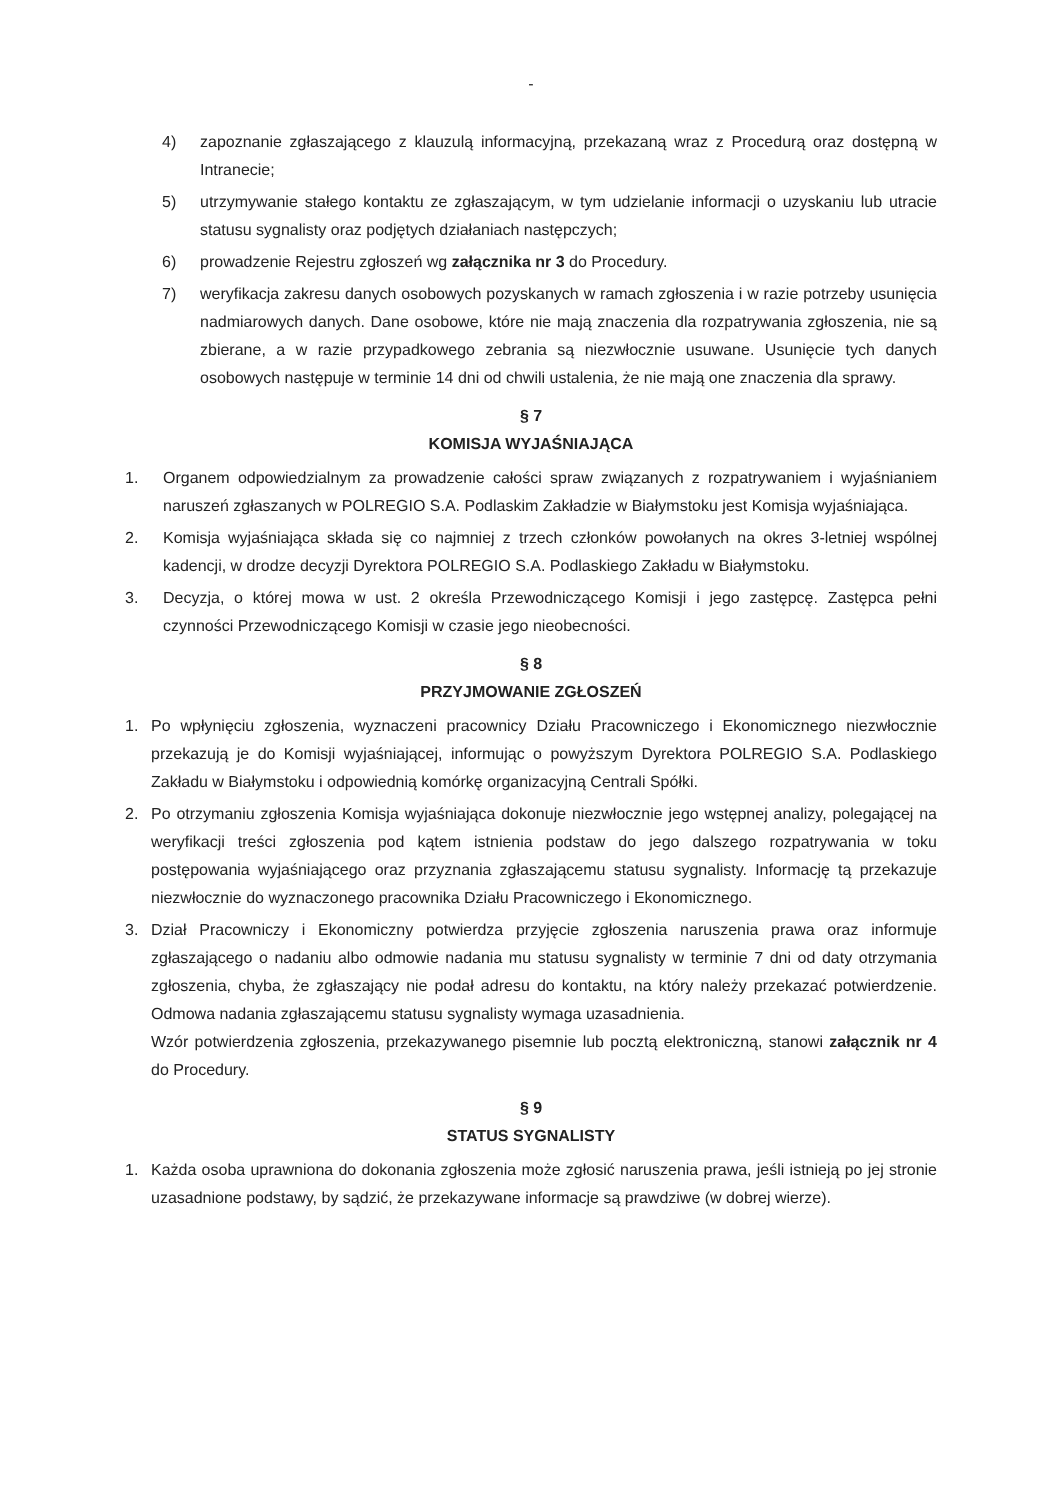-
4) zapoznanie zgłaszającego z klauzulą informacyjną, przekazaną wraz z Procedurą oraz dostępną w Intranecie;
5) utrzymywanie stałego kontaktu ze zgłaszającym, w tym udzielanie informacji o uzyskaniu lub utracie statusu sygnalisty oraz podjętych działaniach następczych;
6) prowadzenie Rejestru zgłoszeń wg załącznika nr 3 do Procedury.
7) weryfikacja zakresu danych osobowych pozyskanych w ramach zgłoszenia i w razie potrzeby usunięcia nadmiarowych danych. Dane osobowe, które nie mają znaczenia dla rozpatrywania zgłoszenia, nie są zbierane, a w razie przypadkowego zebrania są niezwłocznie usuwane. Usunięcie tych danych osobowych następuje w terminie 14 dni od chwili ustalenia, że nie mają one znaczenia dla sprawy.
§ 7
KOMISJA WYJAŚNIAJĄCA
1. Organem odpowiedzialnym za prowadzenie całości spraw związanych z rozpatrywaniem i wyjaśnianiem naruszeń zgłaszanych w POLREGIO S.A. Podlaskim Zakładzie w Białymstoku jest Komisja wyjaśniająca.
2. Komisja wyjaśniająca składa się co najmniej z trzech członków powołanych na okres 3-letniej wspólnej kadencji, w drodze decyzji Dyrektora POLREGIO S.A. Podlaskiego Zakładu w Białymstoku.
3. Decyzja, o której mowa w ust. 2 określa Przewodniczącego Komisji i jego zastępcę. Zastępca pełni czynności Przewodniczącego Komisji w czasie jego nieobecności.
§ 8
PRZYJMOWANIE ZGŁOSZEŃ
1. Po wpłynięciu zgłoszenia, wyznaczeni pracownicy Działu Pracowniczego i Ekonomicznego niezwłocznie przekazują je do Komisji wyjaśniającej, informując o powyższym Dyrektora POLREGIO S.A. Podlaskiego Zakładu w Białymstoku i odpowiednią komórkę organizacyjną Centrali Spółki.
2. Po otrzymaniu zgłoszenia Komisja wyjaśniająca dokonuje niezwłocznie jego wstępnej analizy, polegającej na weryfikacji treści zgłoszenia pod kątem istnienia podstaw do jego dalszego rozpatrywania w toku postępowania wyjaśniającego oraz przyznania zgłaszającemu statusu sygnalisty. Informację tą przekazuje niezwłocznie do wyznaczonego pracownika Działu Pracowniczego i Ekonomicznego.
3. Dział Pracowniczy i Ekonomiczny potwierdza przyjęcie zgłoszenia naruszenia prawa oraz informuje zgłaszającego o nadaniu albo odmowie nadania mu statusu sygnalisty w terminie 7 dni od daty otrzymania zgłoszenia, chyba, że zgłaszający nie podał adresu do kontaktu, na który należy przekazać potwierdzenie. Odmowa nadania zgłaszającemu statusu sygnalisty wymaga uzasadnienia.
Wzór potwierdzenia zgłoszenia, przekazywanego pisemnie lub pocztą elektroniczną, stanowi załącznik nr 4 do Procedury.
§ 9
STATUS SYGNALISTY
1. Każda osoba uprawniona do dokonania zgłoszenia może zgłosić naruszenia prawa, jeśli istnieją po jej stronie uzasadnione podstawy, by sądzić, że przekazywane informacje są prawdziwe (w dobrej wierze).